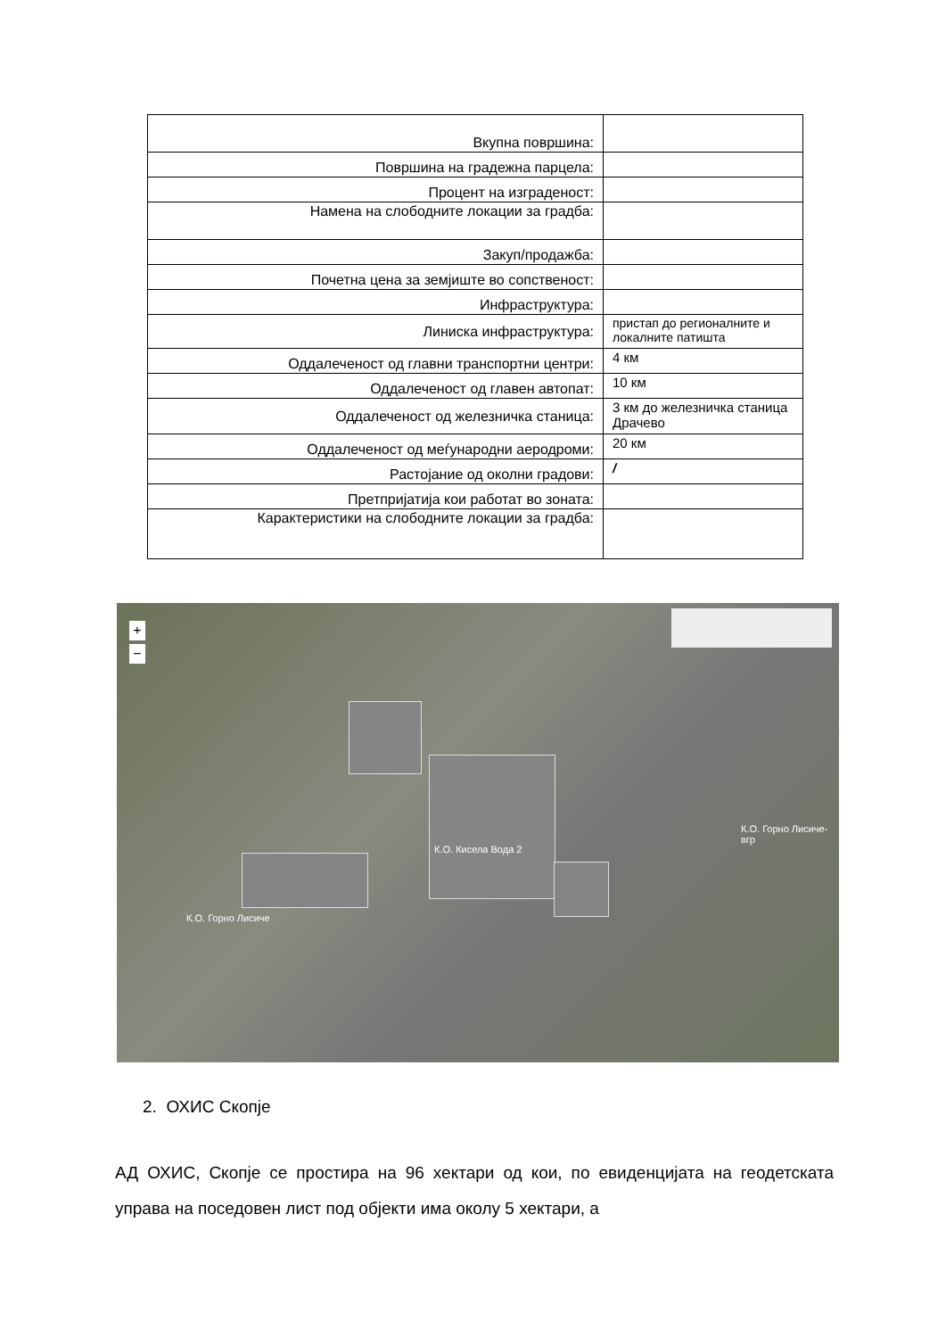| Вкупна површина: | |
| Површина на градежна парцела: | |
| Процент на изграденост: | |
| Намена на слободните локации за градба: | |
| Закуп/продажба: | |
| Почетна цена за земјиште во сопственост: | |
| Инфраструктура: | |
| Линиска инфраструктура: | пристап до регионалните и локалните патишта |
| Оддалеченост од главни транспортни центри: | 4 км |
| Оддалеченост од главен автопат: | 10 км |
| Оддалеченост од железничка станица: | 3 км до железничка станица Драчево |
| Оддалеченост од меѓународни аеродроми: | 20 км |
| Растојание од околни градови: | / |
| Претпријатија кои работат во зоната: | |
| Карактеристики на слободните локации за градба: | |
+
−
К.О. Кисела Вода 2
К.О. Горно Лисиче-вгр
К.О. Горно Лисиче
2. ОХИС Скопје
АД ОХИС, Скопје се простира на 96 хектари од кои, по евиденцијата на геодетската управа на поседовен лист под објекти има околу 5 хектари, а